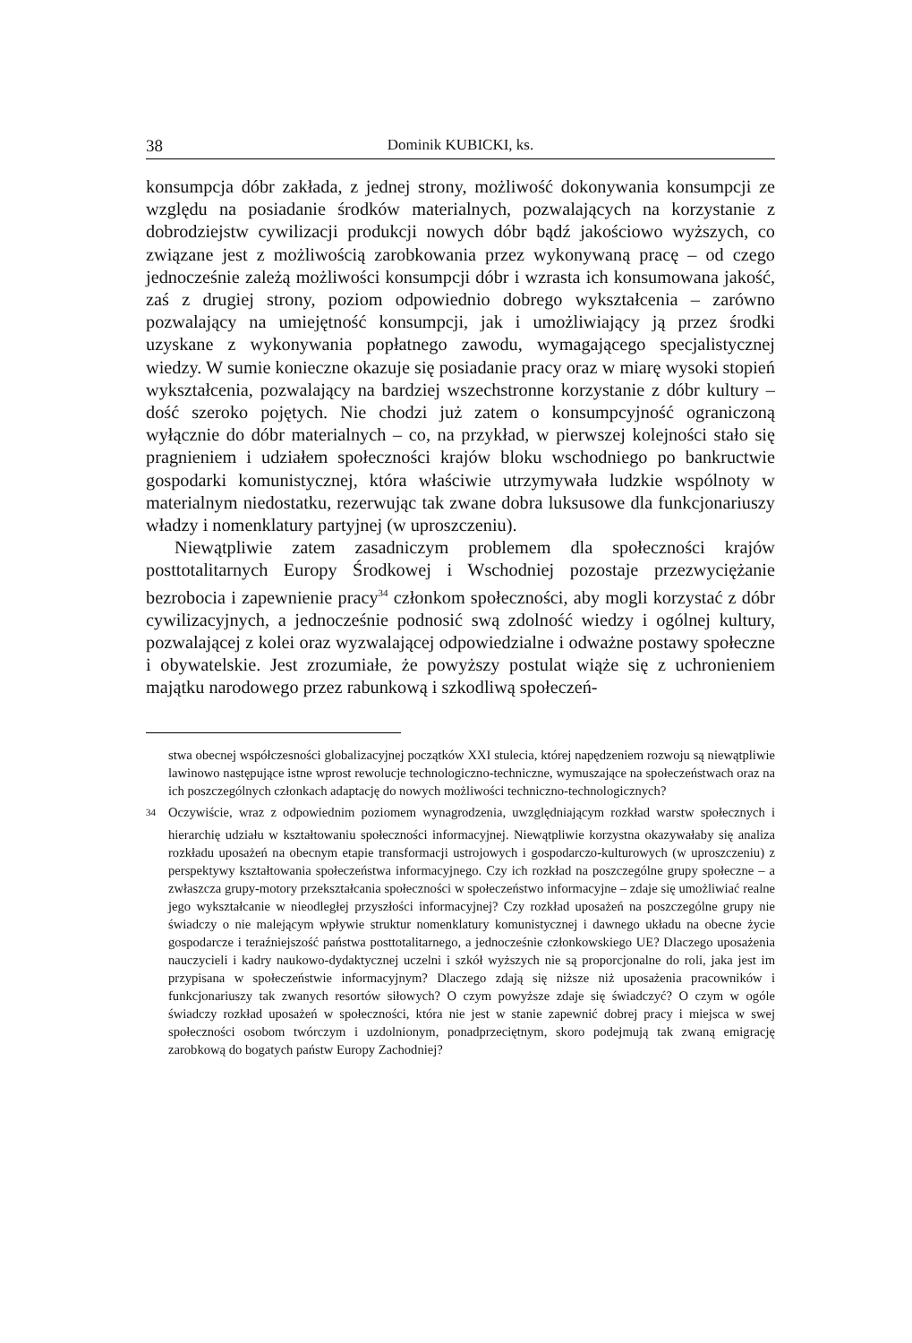38 Dominik KUBICKI, ks.
konsumpcja dóbr zakłada, z jednej strony, możliwość dokonywania konsumpcji ze względu na posiadanie środków materialnych, pozwalających na korzystanie z dobrodziejstw cywilizacji produkcji nowych dóbr bądź jakościowo wyższych, co związane jest z możliwością zarobkowania przez wykonywaną pracę – od czego jednocześnie zależą możliwości konsumpcji dóbr i wzrasta ich konsumowana jakość, zaś z drugiej strony, poziom odpowiednio dobrego wykształcenia – zarówno pozwalający na umiejętność konsumpcji, jak i umożliwiający ją przez środki uzyskane z wykonywania popłatnego zawodu, wymagającego specjalistycznej wiedzy. W sumie konieczne okazuje się posiadanie pracy oraz w miarę wysoki stopień wykształcenia, pozwalający na bardziej wszechstronne korzystanie z dóbr kultury – dość szeroko pojętych. Nie chodzi już zatem o konsumpcyjność ograniczoną wyłącznie do dóbr materialnych – co, na przykład, w pierwszej kolejności stało się pragnieniem i udziałem społeczności krajów bloku wschodniego po bankructwie gospodarki komunistycznej, która właściwie utrzymywała ludzkie wspólnoty w materialnym niedostatku, rezerwując tak zwane dobra luksusowe dla funkcjonariuszy władzy i nomenklatury partyjnej (w uproszczeniu).
Niewątpliwie zatem zasadniczym problemem dla społeczności krajów posttotalitarnych Europy Środkowej i Wschodniej pozostaje przezwyciężanie bezrobocia i zapewnienie pracy<sup>34</sup> członkom społeczności, aby mogli korzystać z dóbr cywilizacyjnych, a jednocześnie podnosić swą zdolność wiedzy i ogólnej kultury, pozwalającej z kolei oraz wyzwalającej odpowiedzialne i odważne postawy społeczne i obywatelskie. Jest zrozumiałe, że powyższy postulat wiąże się z uchronieniem majątku narodowego przez rabunkową i szkodliwą społeczeń-
stwa obecnej współczesności globalizacyjnej początków XXI stulecia, której napędzeniem rozwoju są niewątpliwie lawinowo następujące istne wprost rewolucje technologiczno-techniczne, wymuszające na społeczeństwach oraz na ich poszczególnych członkach adaptację do nowych możliwości techniczno-technologicznych?
<sup>34</sup> Oczywiście, wraz z odpowiednim poziomem wynagrodzenia, uwzględniającym rozkład warstw społecznych i hierarchię udziału w kształtowaniu społeczności informacyjnej. Niewątpliwie korzystna okazywałaby się analiza rozkładu uposażeń na obecnym etapie transformacji ustrojowych i gospodarczo-kulturowych (w uproszczeniu) z perspektywy kształtowania społeczeństwa informacyjnego. Czy ich rozkład na poszczególne grupy społeczne – a zwłaszcza grupy-motory przekształcania społeczności w społeczeństwo informacyjne – zdaje się umożliwiać realne jego wykształcanie w nieodległej przyszłości informacyjnej? Czy rozkład uposażeń na poszczególne grupy nie świadczy o nie malejącym wpływie struktur nomenklatury komunistycznej i dawnego układu na obecne życie gospodarcze i teraźniejszość państwa posttotalitarnego, a jednocześnie członkowskiego UE? Dlaczego uposażenia nauczycieli i kadry naukowo-dydaktycznej uczelni i szkół wyższych nie są proporcjonalne do roli, jaka jest im przypisana w społeczeństwie informacyjnym? Dlaczego zdają się niższe niż uposażenia pracowników i funkcjonariuszy tak zwanych resortów siłowych? O czym powyższe zdaje się świadczyć? O czym w ogóle świadczy rozkład uposażeń w społeczności, która nie jest w stanie zapewnić dobrej pracy i miejsca w swej społeczności osobom twórczym i uzdolnionym, ponadprzeciętnym, skoro podejmują tak zwaną emigrację zarobkową do bogatych państw Europy Zachodniej?